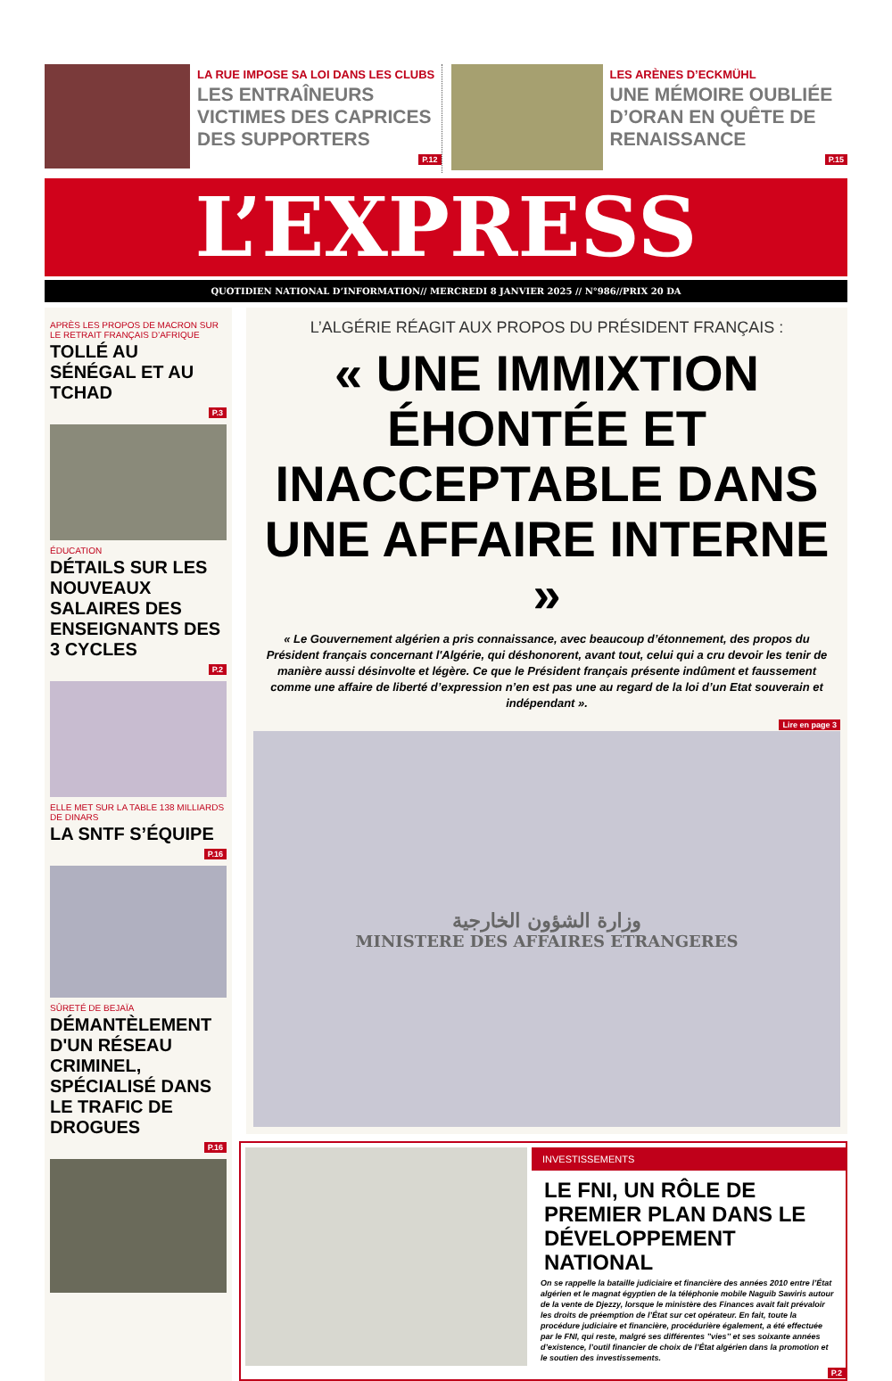LA RUE IMPOSE SA LOI DANS LES CLUBS
LES ENTRAÎNEURS VICTIMES DES CAPRICES DES SUPPORTERS
P.12
LES ARÈNES D’ECKMÜHL
UNE MÉMOIRE OUBLIÉE D’ORAN EN QUÊTE DE RENAISSANCE
P.15
L’EXPRESS
QUOTIDIEN NATIONAL D’INFORMATION// MERCREDI 8 JANVIER 2025 // N°986//PRIX 20 DA
APRÈS LES PROPOS DE MACRON SUR LE RETRAIT FRANÇAIS D’AFRIQUE
TOLLÉ AU SÉNÉGAL ET AU TCHAD
P.3
ÉDUCATION
DÉTAILS SUR LES NOUVEAUX SALAIRES DES ENSEIGNANTS DES 3 CYCLES
P.2
ELLE MET SUR LA TABLE 138 MILLIARDS DE DINARS
LA SNTF S’ÉQUIPE
P.16
SÛRETÉ DE BEJAÏA
DÉMANTÈLEMENT D'UN RÉSEAU CRIMINEL, SPÉCIALISÉ DANS LE TRAFIC DE DROGUES
P.16
L’ALGÉRIE RÉAGIT AUX PROPOS DU PRÉSIDENT FRANÇAIS :
« UNE IMMIXTION ÉHONTÉE ET INACCEPTABLE DANS UNE AFFAIRE INTERNE »
« Le Gouvernement algérien a pris connaissance, avec beaucoup d’étonnement, des propos du Président français concernant l'Algérie, qui déshonorent, avant tout, celui qui a cru devoir les tenir de manière aussi désinvolte et légère. Ce que le Président français présente indûment et faussement comme une affaire de liberté d’expression n’en est pas une au regard de la loi d’un Etat souverain et indépendant ».
Lire en page 3
وزارة الشؤون الخارجية
MINISTERE DES AFFAIRES ETRANGERES
INVESTISSEMENTS
LE FNI, UN RÔLE DE PREMIER PLAN DANS LE DÉVELOPPEMENT NATIONAL
On se rappelle la bataille judiciaire et financière des années 2010 entre l’État algérien et le magnat égyptien de la téléphonie mobile Naguib Sawiris autour de la vente de Djezzy, lorsque le ministère des Finances avait fait prévaloir les droits de préemption de l’État sur cet opérateur. En fait, toute la procédure judiciaire et financière, procédurière également, a été effectuée par le FNI, qui reste, malgré ses différentes ’’vies’’ et ses soixante années d’existence, l’outil financier de choix de l’État algérien dans la promotion et le soutien des investissements.
P.2